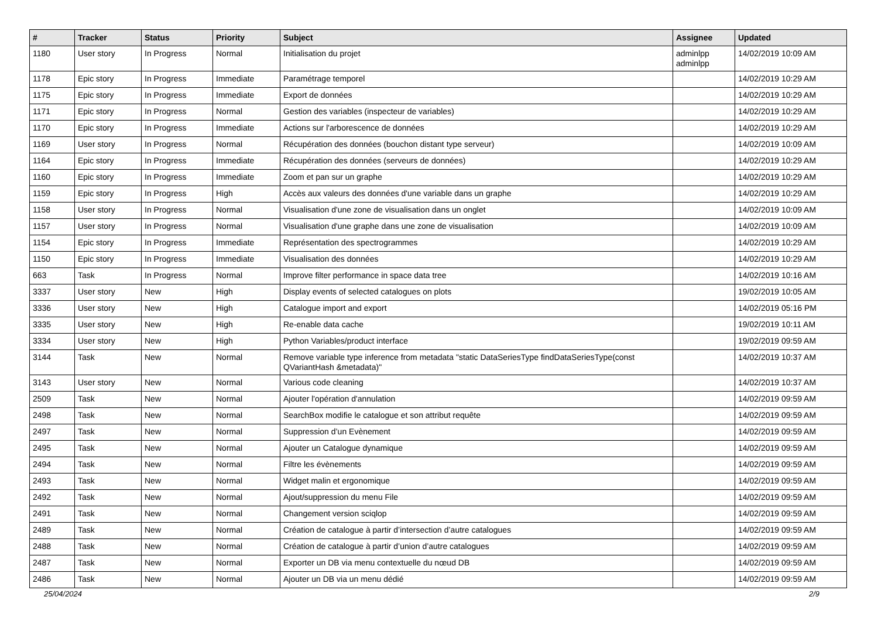| # | Tracker | Status | Priority | Subject | Assignee | Updated |
| --- | --- | --- | --- | --- | --- | --- |
| 1180 | User story | In Progress | Normal | Initialisation du projet | adminlpp adminlpp | 14/02/2019 10:09 AM |
| 1178 | Epic story | In Progress | Immediate | Paramétrage temporel | | 14/02/2019 10:29 AM |
| 1175 | Epic story | In Progress | Immediate | Export de données | | 14/02/2019 10:29 AM |
| 1171 | Epic story | In Progress | Normal | Gestion des variables (inspecteur de variables) | | 14/02/2019 10:29 AM |
| 1170 | Epic story | In Progress | Immediate | Actions sur l'arborescence de données | | 14/02/2019 10:29 AM |
| 1169 | User story | In Progress | Normal | Récupération des données (bouchon distant type serveur) | | 14/02/2019 10:09 AM |
| 1164 | Epic story | In Progress | Immediate | Récupération des données (serveurs de données) | | 14/02/2019 10:29 AM |
| 1160 | Epic story | In Progress | Immediate | Zoom et pan sur un graphe | | 14/02/2019 10:29 AM |
| 1159 | Epic story | In Progress | High | Accès aux valeurs des données d'une variable dans un graphe | | 14/02/2019 10:29 AM |
| 1158 | User story | In Progress | Normal | Visualisation d'une zone de visualisation dans un onglet | | 14/02/2019 10:09 AM |
| 1157 | User story | In Progress | Normal | Visualisation d'une graphe dans une zone de visualisation | | 14/02/2019 10:09 AM |
| 1154 | Epic story | In Progress | Immediate | Représentation des spectrogrammes | | 14/02/2019 10:29 AM |
| 1150 | Epic story | In Progress | Immediate | Visualisation des données | | 14/02/2019 10:29 AM |
| 663 | Task | In Progress | Normal | Improve filter performance in space data tree | | 14/02/2019 10:16 AM |
| 3337 | User story | New | High | Display events of selected catalogues on plots | | 19/02/2019 10:05 AM |
| 3336 | User story | New | High | Catalogue import and export | | 14/02/2019 05:16 PM |
| 3335 | User story | New | High | Re-enable data cache | | 19/02/2019 10:11 AM |
| 3334 | User story | New | High | Python Variables/product interface | | 19/02/2019 09:59 AM |
| 3144 | Task | New | Normal | Remove variable type inference from metadata "static DataSeriesType findDataSeriesType(const QVariantHash &metadata)" | | 14/02/2019 10:37 AM |
| 3143 | User story | New | Normal | Various code cleaning | | 14/02/2019 10:37 AM |
| 2509 | Task | New | Normal | Ajouter l'opération d'annulation | | 14/02/2019 09:59 AM |
| 2498 | Task | New | Normal | SearchBox modifie le catalogue et son attribut requête | | 14/02/2019 09:59 AM |
| 2497 | Task | New | Normal | Suppression d’un Evènement | | 14/02/2019 09:59 AM |
| 2495 | Task | New | Normal | Ajouter un Catalogue dynamique | | 14/02/2019 09:59 AM |
| 2494 | Task | New | Normal | Filtre les évènements | | 14/02/2019 09:59 AM |
| 2493 | Task | New | Normal | Widget malin et ergonomique | | 14/02/2019 09:59 AM |
| 2492 | Task | New | Normal | Ajout/suppression du menu File | | 14/02/2019 09:59 AM |
| 2491 | Task | New | Normal | Changement version sciqlop | | 14/02/2019 09:59 AM |
| 2489 | Task | New | Normal | Création de catalogue à partir d’intersection d’autre catalogues | | 14/02/2019 09:59 AM |
| 2488 | Task | New | Normal | Création de catalogue à partir d’union d’autre catalogues | | 14/02/2019 09:59 AM |
| 2487 | Task | New | Normal | Exporter un DB via menu contextuelle du nœud DB | | 14/02/2019 09:59 AM |
| 2486 | Task | New | Normal | Ajouter un DB via un menu dédié | | 14/02/2019 09:59 AM |
25/04/2024 2/9